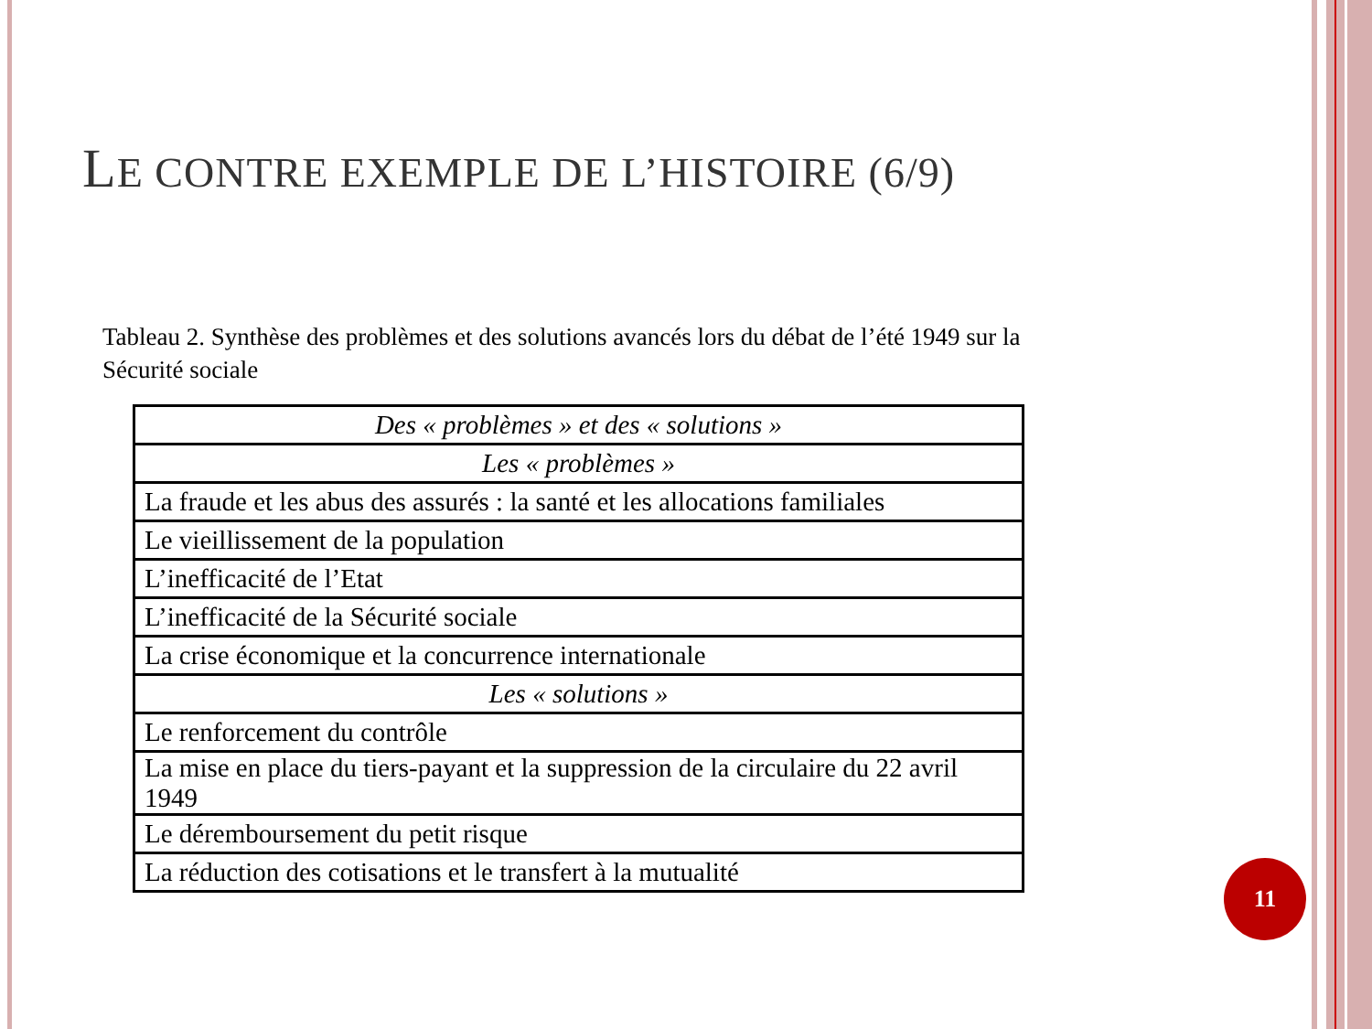LE CONTRE EXEMPLE DE L’HISTOIRE (6/9)
Tableau 2. Synthèse des problèmes et des solutions avancés lors du débat de l’été 1949 sur la Sécurité sociale
| Des « problèmes » et des « solutions » |
| Les « problèmes » |
| La fraude et les abus des assurés : la santé et les allocations familiales |
| Le vieillissement de la population |
| L’inefficacité de l’Etat |
| L’inefficacité de la Sécurité sociale |
| La crise économique et la concurrence internationale |
| Les « solutions » |
| Le renforcement du contrôle |
| La mise en place du tiers-payant et la suppression de la circulaire du 22 avril 1949 |
| Le déremboursement du petit risque |
| La réduction des cotisations et le transfert à la mutualité |
11